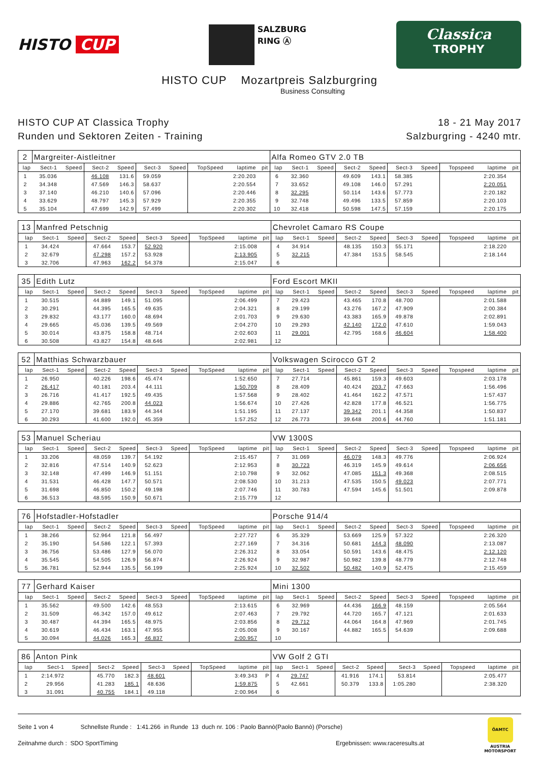HISTO CUP
SALZBURG
RING Ⓐ
Classica
TROPHY
HISTO CUP Mozartpreis Salzburgring
Business Consulting
HISTO CUP AT Classica Trophy
Runden und Sektoren Zeiten - Training
18 - 21 May 2017
Salzburgring - 4240 mtr.
| 2 | Margreiter-Aistleitner | | | | | | | | | Alfa Romeo GTV 2.0 TB | | | | | | | | | |
| lap | Sect-1 | Speed | Sect-2 | Speed | Sect-3 | Speed | TopSpeed | laptime | pit | lap | Sect-1 | Speed | Sect-2 | Speed | Sect-3 | Speed | Topspeed | laptime | pit |
| 1 | 35.036 | | 46.108 | 131.6 | 59.059 | | | 2:20.203 | | 6 | 32.360 | | 49.609 | 143.1 | 58.385 | | | 2:20.354 | |
| 2 | 34.348 | | 47.569 | 146.3 | 58.637 | | | 2:20.554 | | 7 | 33.652 | | 49.108 | 146.0 | 57.291 | | | 2:20.051 | |
| 3 | 37.140 | | 46.210 | 140.6 | 57.096 | | | 2:20.446 | | 8 | 32.295 | | 50.114 | 143.6 | 57.773 | | | 2:20.182 | |
| 4 | 33.629 | | 48.797 | 145.3 | 57.929 | | | 2:20.355 | | 9 | 32.748 | | 49.496 | 133.5 | 57.859 | | | 2:20.103 | |
| 5 | 35.104 | | 47.699 | 142.9 | 57.499 | | | 2:20.302 | | 10 | 32.418 | | 50.598 | 147.5 | 57.159 | | | 2:20.175 | |
| 13 | Manfred Petschnig | | | | | | | | | Chevrolet Camaro RS Coupe | | | | | | | | | |
| lap | Sect-1 | Speed | Sect-2 | Speed | Sect-3 | Speed | TopSpeed | laptime | pit | lap | Sect-1 | Speed | Sect-2 | Speed | Sect-3 | Speed | Topspeed | laptime | pit |
| 1 | 34.424 | | 47.664 | 153.7 | 52.920 | | | 2:15.008 | | 4 | 34.914 | | 48.135 | 150.3 | 55.171 | | | 2:18.220 | |
| 2 | 32.679 | | 47.298 | 157.2 | 53.928 | | | 2:13.905 | | 5 | 32.215 | | 47.384 | 153.5 | 58.545 | | | 2:18.144 | |
| 3 | 32.706 | | 47.963 | 162.2 | 54.378 | | | 2:15.047 | | 6 | | | | | | | | | |
| 35 | Edith Lutz | | | | | | | | | Ford Escort MKII | | | | | | | | | |
| lap | Sect-1 | Speed | Sect-2 | Speed | Sect-3 | Speed | TopSpeed | laptime | pit | lap | Sect-1 | Speed | Sect-2 | Speed | Sect-3 | Speed | Topspeed | laptime | pit |
| 1 | 30.515 | | 44.889 | 149.1 | 51.095 | | | 2:06.499 | | 7 | 29.423 | | 43.465 | 170.8 | 48.700 | | | 2:01.588 | |
| 2 | 30.291 | | 44.395 | 165.5 | 49.635 | | | 2:04.321 | | 8 | 29.199 | | 43.276 | 167.2 | 47.909 | | | 2:00.384 | |
| 3 | 29.832 | | 43.177 | 160.0 | 48.694 | | | 2:01.703 | | 9 | 29.630 | | 43.383 | 165.9 | 49.878 | | | 2:02.891 | |
| 4 | 29.665 | | 45.036 | 139.5 | 49.569 | | | 2:04.270 | | 10 | 29.293 | | 42.140 | 172.0 | 47.610 | | | 1:59.043 | |
| 5 | 30.014 | | 43.875 | 158.8 | 48.714 | | | 2:02.603 | | 11 | 29.001 | | 42.795 | 168.6 | 46.604 | | | 1:58.400 | |
| 6 | 30.508 | | 43.827 | 154.8 | 48.646 | | | 2:02.981 | | 12 | | | | | | | | | |
| 52 | Matthias Schwarzbauer | | | | | | | | | Volkswagen Scirocco GT 2 | | | | | | | | | |
| lap | Sect-1 | Speed | Sect-2 | Speed | Sect-3 | Speed | TopSpeed | laptime | pit | lap | Sect-1 | Speed | Sect-2 | Speed | Sect-3 | Speed | Topspeed | laptime | pit |
| 1 | 26.950 | | 40.226 | 198.6 | 45.474 | | | 1:52.650 | | 7 | 27.714 | | 45.861 | 159.3 | 49.603 | | | 2:03.178 | |
| 2 | 26.417 | | 40.181 | 203.4 | 44.111 | | | 1:50.709 | | 8 | 28.409 | | 40.424 | 203.7 | 47.663 | | | 1:56.496 | |
| 3 | 26.716 | | 41.417 | 192.5 | 49.435 | | | 1:57.568 | | 9 | 28.402 | | 41.464 | 162.2 | 47.571 | | | 1:57.437 | |
| 4 | 29.886 | | 42.765 | 200.8 | 44.023 | | | 1:56.674 | | 10 | 27.426 | | 42.828 | 177.8 | 46.521 | | | 1:56.775 | |
| 5 | 27.170 | | 39.681 | 183.9 | 44.344 | | | 1:51.195 | | 11 | 27.137 | | 39.342 | 201.1 | 44.358 | | | 1:50.837 | |
| 6 | 30.293 | | 41.600 | 192.0 | 45.359 | | | 1:57.252 | | 12 | 26.773 | | 39.648 | 200.6 | 44.760 | | | 1:51.181 | |
| 53 | Manuel Scheriau | | | | | | | | | VW 1300S | | | | | | | | | |
| lap | Sect-1 | Speed | Sect-2 | Speed | Sect-3 | Speed | TopSpeed | laptime | pit | lap | Sect-1 | Speed | Sect-2 | Speed | Sect-3 | Speed | Topspeed | laptime | pit |
| 1 | 33.206 | | 48.059 | 139.7 | 54.192 | | | 2:15.457 | | 7 | 31.069 | | 46.079 | 148.3 | 49.776 | | | 2:06.924 | |
| 2 | 32.816 | | 47.514 | 140.9 | 52.623 | | | 2:12.953 | | 8 | 30.723 | | 46.319 | 145.9 | 49.614 | | | 2:06.656 | |
| 3 | 32.148 | | 47.499 | 146.9 | 51.151 | | | 2:10.798 | | 9 | 32.062 | | 47.085 | 151.3 | 49.368 | | | 2:08.515 | |
| 4 | 31.531 | | 46.428 | 147.7 | 50.571 | | | 2:08.530 | | 10 | 31.213 | | 47.535 | 150.5 | 49.023 | | | 2:07.771 | |
| 5 | 31.698 | | 46.850 | 150.2 | 49.198 | | | 2:07.746 | | 11 | 30.783 | | 47.594 | 145.6 | 51.501 | | | 2:09.878 | |
| 6 | 36.513 | | 48.595 | 150.9 | 50.671 | | | 2:15.779 | | 12 | | | | | | | | | |
| 76 | Hofstadler-Hofstadler | | | | | | | | | Porsche 914/4 | | | | | | | | | |
| lap | Sect-1 | Speed | Sect-2 | Speed | Sect-3 | Speed | TopSpeed | laptime | pit | lap | Sect-1 | Speed | Sect-2 | Speed | Sect-3 | Speed | Topspeed | laptime | pit |
| 1 | 38.266 | | 52.964 | 121.8 | 56.497 | | | 2:27.727 | | 6 | 35.329 | | 53.669 | 125.9 | 57.322 | | | 2:26.320 | |
| 2 | 35.190 | | 54.586 | 122.1 | 57.393 | | | 2:27.169 | | 7 | 34.316 | | 50.681 | 144.3 | 48.090 | | | 2:13.087 | |
| 3 | 36.756 | | 53.486 | 127.9 | 56.070 | | | 2:26.312 | | 8 | 33.054 | | 50.591 | 143.6 | 48.475 | | | 2:12.120 | |
| 4 | 35.545 | | 54.505 | 126.9 | 56.874 | | | 2:26.924 | | 9 | 32.987 | | 50.982 | 139.8 | 48.779 | | | 2:12.748 | |
| 5 | 36.781 | | 52.944 | 135.5 | 56.199 | | | 2:25.924 | | 10 | 32.502 | | 50.482 | 140.9 | 52.475 | | | 2:15.459 | |
| 77 | Gerhard Kaiser | | | | | | | | | Mini 1300 | | | | | | | | | |
| lap | Sect-1 | Speed | Sect-2 | Speed | Sect-3 | Speed | TopSpeed | laptime | pit | lap | Sect-1 | Speed | Sect-2 | Speed | Sect-3 | Speed | Topspeed | laptime | pit |
| 1 | 35.562 | | 49.500 | 142.6 | 48.553 | | | 2:13.615 | | 6 | 32.969 | | 44.436 | 166.9 | 48.159 | | | 2:05.564 | |
| 2 | 31.509 | | 46.342 | 157.0 | 49.612 | | | 2:07.463 | | 7 | 29.792 | | 44.720 | 165.7 | 47.121 | | | 2:01.633 | |
| 3 | 30.487 | | 44.394 | 165.5 | 48.975 | | | 2:03.856 | | 8 | 29.712 | | 44.064 | 164.8 | 47.969 | | | 2:01.745 | |
| 4 | 30.619 | | 46.434 | 163.1 | 47.955 | | | 2:05.008 | | 9 | 30.167 | | 44.882 | 165.5 | 54.639 | | | 2:09.688 | |
| 5 | 30.094 | | 44.026 | 165.3 | 46.837 | | | 2:00.957 | | 10 | | | | | | | | | |
| 86 | Anton Pink | | | | | | | | | VW Golf 2 GTI | | | | | | | | | |
| lap | Sect-1 | Speed | Sect-2 | Speed | Sect-3 | Speed | TopSpeed | laptime | pit | lap | Sect-1 | Speed | Sect-2 | Speed | Sect-3 | Speed | Topspeed | laptime | pit |
| 1 | 2:14.972 | | 45.770 | 182.3 | 48.601 | | | 3:49.343 | P | 4 | 29.747 | | 41.916 | 174.1 | 53.814 | | | 2:05.477 | |
| 2 | 29.956 | | 41.283 | 185.1 | 48.636 | | | 1:59.875 | | 5 | 42.661 | | 50.379 | 133.8 | 1:05.280 | | | 2:38.320 | |
| 3 | 31.091 | | 40.755 | 184.1 | 49.118 | | | 2:00.964 | | 6 | | | | | | | | | |
Seite 1 von 4 Schnellste Runde : 1:41.266 in Runde 13 duch nr. 106 : Paolo Bannò(Paolo Bannò) (Porsche)
Zeitnahme durch : SDO SportTiming Ergebnissen: www.raceresults.at
ÖAMTC
AUSTRIA
MOTORSPORT